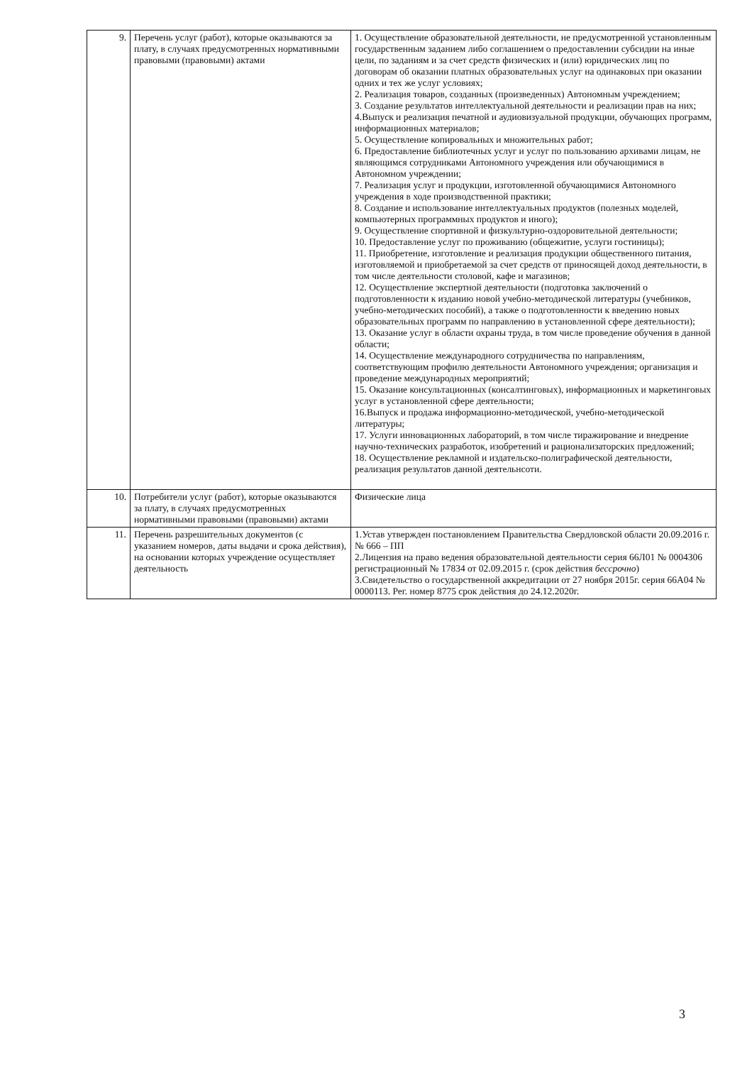| 9. | Перечень услуг (работ), которые оказываются за плату, в случаях предусмотренных нормативными правовыми (правовыми) актами | 1. Осуществление образовательной деятельности, не предусмотренной установленным государственным заданием либо соглашением о предоставлении субсидии на иные цели, по заданиям и за счет средств физических и (или) юридических лиц по договорам об оказании платных образовательных услуг на одинаковых при оказании одних и тех же услуг условиях; 2. Реализация товаров, созданных (произведенных) Автономным учреждением; 3. Создание результатов интеллектуальной деятельности и реализации прав на них; 4.Выпуск и реализация печатной и аудиовизуальной продукции, обучающих программ, информационных материалов; 5. Осуществление копировальных и множительных работ; 6. Предоставление библиотечных услуг и услуг по пользованию архивами лицам, не являющимся сотрудниками Автономного учреждения или обучающимися в Автономном учреждении; 7. Реализация услуг и продукции, изготовленной обучающимися Автономного учреждения в ходе производственной практики; 8. Создание и использование интеллектуальных продуктов (полезных моделей, компьютерных программных продуктов и иного); 9. Осуществление спортивной и физкультурно-оздоровительной деятельности; 10. Предоставление услуг по проживанию (общежитие, услуги гостиницы); 11. Приобретение, изготовление и реализация продукции общественного питания, изготовляемой и приобретаемой за счет средств от приносящей доход деятельности, в том числе деятельности столовой, кафе и магазинов; 12. Осуществление экспертной деятельности (подготовка заключений о подготовленности к изданию новой учебно-методической литературы (учебников, учебно-методических пособий), а также о подготовленности к введению новых образовательных программ по направлению в установленной сфере деятельности); 13. Оказание услуг в области охраны труда, в том числе проведение обучения в данной области; 14. Осуществление международного сотрудничества по направлениям, соответствующим профилю деятельности Автономного учреждения; организация и проведение международных мероприятий; 15. Оказание консультационных (консалтинговых), информационных и маркетинговых услуг в установленной сфере деятельности; 16.Выпуск и продажа информационно-методической, учебно-методической литературы; 17. Услуги инновационных лабораторий, в том числе тиражирование и внедрение научно-технических разработок, изобретений и рационализаторских предложений; 18. Осуществление рекламной и издательско-полиграфической деятельности, реализация результатов данной деятельнсоти. |
| 10. | Потребители услуг (работ), которые оказываются за плату, в случаях предусмотренных нормативными правовыми (правовыми) актами | Физические лица |
| 11. | Перечень разрешительных документов (с указанием номеров, даты выдачи и срока действия), на основании которых учреждение осуществляет деятельность | 1.Устав утвержден постановлением Правительства Свердловской области 20.09.2016 г. № 666 – ПП 2.Лицензия на право ведения образовательной деятельности серия 66Л01 № 0004306 регистрационный № 17834 от 02.09.2015 г. (срок действия бессрочно ) 3.Свидетельство о государственной аккредитации от 27 ноября 2015г. серия 66А04 № 0000113. Рег. номер 8775 срок действия до 24.12.2020г. |
3